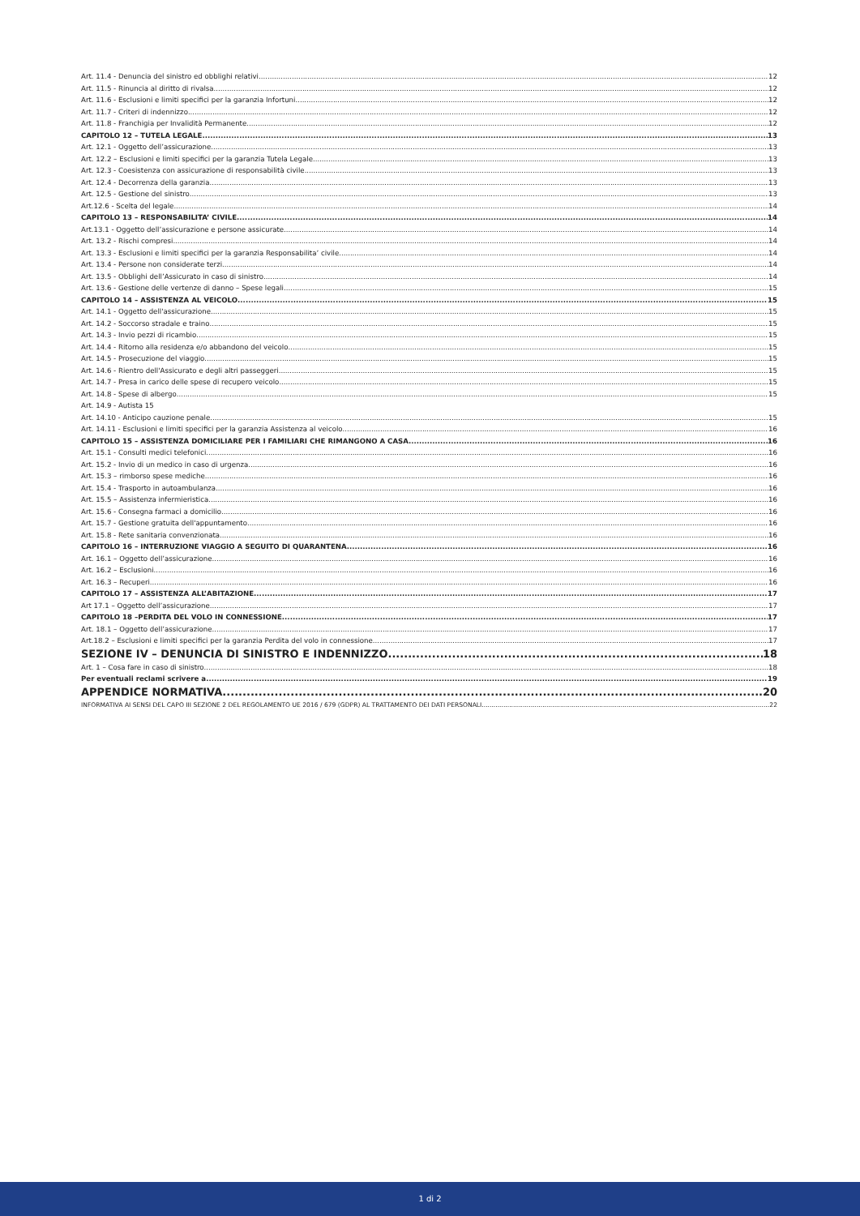Art. 11.4 - Denuncia del sinistro ed obblighi relativi 12
Art. 11.5 - Rinuncia al diritto di rivalsa 12
Art. 11.6 - Esclusioni e limiti specifici per la garanzia Infortuni 12
Art. 11.7 - Criteri di indennizzo 12
Art. 11.8 - Franchigia per Invalidità Permanente 12
CAPITOLO 12 – TUTELA LEGALE 13
Art. 12.1 - Oggetto dell’assicurazione 13
Art. 12.2 – Esclusioni e limiti specifici per la garanzia Tutela Legale 13
Art. 12.3 - Coesistenza con assicurazione di responsabilità civile 13
Art. 12.4 - Decorrenza della garanzia 13
Art. 12.5 - Gestione del sinistro 13
Art.12.6 - Scelta del legale 14
CAPITOLO 13 – RESPONSABILITA’ CIVILE 14
Art.13.1 - Oggetto dell’assicurazione e persone assicurate 14
Art. 13.2 - Rischi compresi 14
Art. 13.3 - Esclusioni e limiti specifici per la garanzia Responsabilita’ civile 14
Art. 13.4 - Persone non considerate terzi 14
Art. 13.5 - Obblighi dell’Assicurato in caso di sinistro 14
Art. 13.6 - Gestione delle vertenze di danno – Spese legali 15
CAPITOLO 14 – ASSISTENZA AL VEICOLO 15
Art. 14.1 - Oggetto dell'assicurazione 15
Art. 14.2 - Soccorso stradale e traino 15
Art. 14.3 - Invio pezzi di ricambio 15
Art. 14.4 - Ritorno alla residenza e/o abbandono del veicolo 15
Art. 14.5 - Prosecuzione del viaggio 15
Art. 14.6 - Rientro dell'Assicurato e degli altri passeggeri 15
Art. 14.7 - Presa in carico delle spese di recupero veicolo 15
Art. 14.8 - Spese di albergo 15
Art. 14.9 - Autista 15
Art. 14.10 - Anticipo cauzione penale 15
Art. 14.11 - Esclusioni e limiti specifici per la garanzia Assistenza al veicolo 16
CAPITOLO 15 – ASSISTENZA DOMICILIARE PER I FAMILIARI CHE RIMANGONO A CASA 16
Art. 15.1 - Consulti medici telefonici 16
Art. 15.2 - Invio di un medico in caso di urgenza 16
Art. 15.3 – rimborso spese mediche 16
Art. 15.4 - Trasporto in autoambulanza 16
Art. 15.5 – Assistenza infermieristica 16
Art. 15.6 - Consegna farmaci a domicilio 16
Art. 15.7 - Gestione gratuita dell'appuntamento 16
Art. 15.8 - Rete sanitaria convenzionata 16
CAPITOLO 16 – INTERRUZIONE VIAGGIO A SEGUITO DI QUARANTENA 16
Art. 16.1 – Oggetto dell’assicurazione 16
Art. 16.2 – Esclusioni 16
Art. 16.3 – Recuperi 16
CAPITOLO 17 – ASSISTENZA ALL’ABITAZIONE 17
Art 17.1 – Oggetto dell’assicurazione 17
CAPITOLO 18 –PERDITA DEL VOLO IN CONNESSIONE 17
Art. 18.1 – Oggetto dell’assicurazione 17
Art.18.2 – Esclusioni e limiti specifici per la garanzia Perdita del volo in connessione 17
SEZIONE IV – DENUNCIA DI SINISTRO E INDENNIZZO 18
Art. 1 – Cosa fare in caso di sinistro 18
Per eventuali reclami scrivere a 19
APPENDICE NORMATIVA 20
INFORMATIVA AI SENSI DEL CAPO III SEZIONE 2 DEL REGOLAMENTO UE 2016 / 679 (GDPR) AL TRATTAMENTO DEI DATI PERSONALI 22
1 di 2